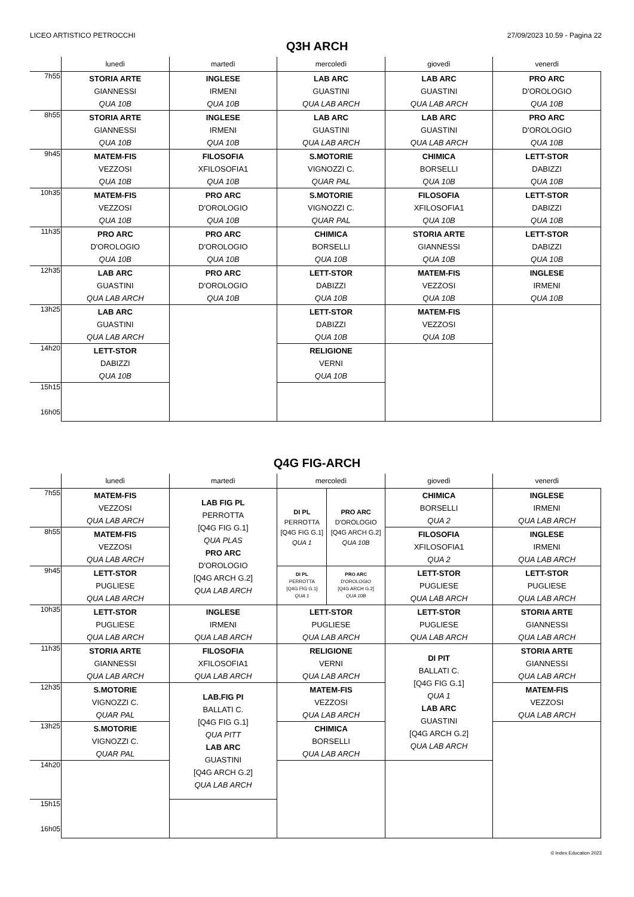LICEO ARTISTICO PETROCCHI 27/09/2023 10.59 - Pagina 22
Q3H ARCH
| | lunedì | martedì | mercoledì | giovedì | venerdì |
| --- | --- | --- | --- | --- | --- |
| 7h55 | STORIA ARTE GIANNESSI QUA 10B | INGLESE IRMENI QUA 10B | LAB ARC GUASTINI QUA LAB ARCH | LAB ARC GUASTINI QUA LAB ARCH | PRO ARC D'OROLOGIO QUA 10B |
| 8h55 | STORIA ARTE GIANNESSI QUA 10B | INGLESE IRMENI QUA 10B | LAB ARC GUASTINI QUA LAB ARCH | LAB ARC GUASTINI QUA LAB ARCH | PRO ARC D'OROLOGIO QUA 10B |
| 9h45 | MATEM-FIS VEZZOSI QUA 10B | FILOSOFIA XFILOSOFIA1 QUA 10B | S.MOTORIE VIGNOZZI C. QUAR PAL | CHIMICA BORSELLI QUA 10B | LETT-STOR DABIZZI QUA 10B |
| 10h35 | MATEM-FIS VEZZOSI QUA 10B | PRO ARC D'OROLOGIO QUA 10B | S.MOTORIE VIGNOZZI C. QUAR PAL | FILOSOFIA XFILOSOFIA1 QUA 10B | LETT-STOR DABIZZI QUA 10B |
| 11h35 | PRO ARC D'OROLOGIO QUA 10B | PRO ARC D'OROLOGIO QUA 10B | CHIMICA BORSELLI QUA 10B | STORIA ARTE GIANNESSI QUA 10B | LETT-STOR DABIZZI QUA 10B |
| 12h35 | LAB ARC GUASTINI QUA LAB ARCH | PRO ARC D'OROLOGIO QUA 10B | LETT-STOR DABIZZI QUA 10B | MATEM-FIS VEZZOSI QUA 10B | INGLESE IRMENI QUA 10B |
| 13h25 | LAB ARC GUASTINI QUA LAB ARCH | | LETT-STOR DABIZZI QUA 10B | MATEM-FIS VEZZOSI QUA 10B | |
| 14h20 | LETT-STOR DABIZZI QUA 10B | | RELIGIONE VERNI QUA 10B | | |
| 15h15 16h05 | | | | | |
Q4G FIG-ARCH
| | lunedì | martedì | mercoledì | giovedì | venerdì |
| --- | --- | --- | --- | --- | --- |
| 7h55 | MATEM-FIS VEZZOSI QUA LAB ARCH | LAB FIG PL PERROTTA [Q4G FIG G.1] QUA PLAS PRO ARC D'OROLOGIO [Q4G ARCH G.2] QUA LAB ARCH | / DI PL PERROTTA [Q4G FIG G.1] QUA 1 / PRO ARC D'OROLOGIO [Q4G ARCH G.2] QUA 10B / | CHIMICA BORSELLI QUA 2 | INGLESE IRMENI QUA LAB ARCH |
| 8h55 | MATEM-FIS VEZZOSI QUA LAB ARCH | | | FILOSOFIA XFILOSOFIA1 QUA 2 | INGLESE IRMENI QUA LAB ARCH |
| 9h45 | LETT-STOR PUGLIESE QUA LAB ARCH | | / DI PL PERROTTA [Q4G FIG G.1] QUA 1 / PRO ARC D'OROLOGIO [Q4G ARCH G.2] QUA 10B / | LETT-STOR PUGLIESE QUA LAB ARCH | LETT-STOR PUGLIESE QUA LAB ARCH |
| 10h35 | LETT-STOR PUGLIESE QUA LAB ARCH | INGLESE IRMENI QUA LAB ARCH | LETT-STOR PUGLIESE QUA LAB ARCH | LETT-STOR PUGLIESE QUA LAB ARCH | STORIA ARTE GIANNESSI QUA LAB ARCH |
| 11h35 | STORIA ARTE GIANNESSI QUA LAB ARCH | FILOSOFIA XFILOSOFIA1 QUA LAB ARCH | RELIGIONE VERNI QUA LAB ARCH | DI PIT BALLATI C. [Q4G FIG G.1] QUA 1 LAB ARC GUASTINI [Q4G ARCH G.2] QUA LAB ARCH | STORIA ARTE GIANNESSI QUA LAB ARCH |
| 12h35 | S.MOTORIE VIGNOZZI C. QUAR PAL | LAB.FIG PI BALLATI C. [Q4G FIG G.1] QUA PITT LAB ARC GUASTINI [Q4G ARCH G.2] QUA LAB ARCH | MATEM-FIS VEZZOSI QUA LAB ARCH | | MATEM-FIS VEZZOSI QUA LAB ARCH |
| 13h25 | S.MOTORIE VIGNOZZI C. QUAR PAL | | CHIMICA BORSELLI QUA LAB ARCH | | |
| 14h20 | | | | | |
| 15h15 16h05 | | | | | |
© Index Education 2023